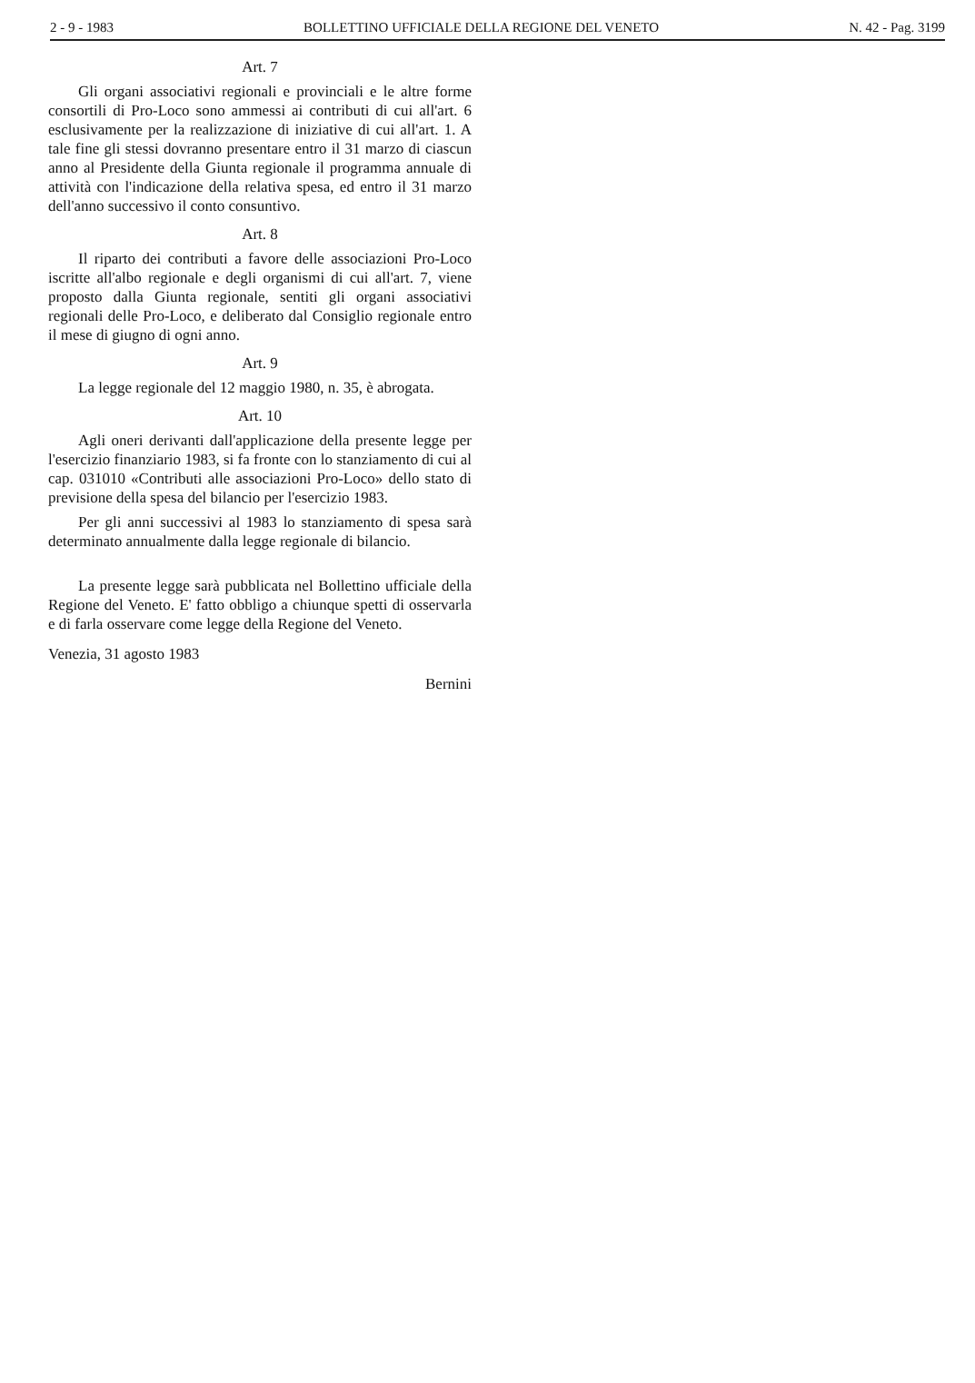2 - 9 - 1983 BOLLETTINO UFFICIALE DELLA REGIONE DEL VENETO N. 42 - Pag. 3199
Art. 7
Gli organi associativi regionali e provinciali e le altre forme consortili di Pro-Loco sono ammessi ai contributi di cui all'art. 6 esclusivamente per la realizzazione di iniziative di cui all'art. 1. A tale fine gli stessi dovranno presentare entro il 31 marzo di ciascun anno al Presidente della Giunta regionale il programma annuale di attività con l'indicazione della relativa spesa, ed entro il 31 marzo dell'anno successivo il conto consuntivo.
Art. 8
Il riparto dei contributi a favore delle associazioni Pro-Loco iscritte all'albo regionale e degli organismi di cui all'art. 7, viene proposto dalla Giunta regionale, sentiti gli organi associativi regionali delle Pro-Loco, e deliberato dal Consiglio regionale entro il mese di giugno di ogni anno.
Art. 9
La legge regionale del 12 maggio 1980, n. 35, è abrogata.
Art. 10
Agli oneri derivanti dall'applicazione della presente legge per l'esercizio finanziario 1983, si fa fronte con lo stanziamento di cui al cap. 031010 «Contributi alle associazioni Pro-Loco» dello stato di previsione della spesa del bilancio per l'esercizio 1983.
Per gli anni successivi al 1983 lo stanziamento di spesa sarà determinato annualmente dalla legge regionale di bilancio.
La presente legge sarà pubblicata nel Bollettino ufficiale della Regione del Veneto. E' fatto obbligo a chiunque spetti di osservarla e di farla osservare come legge della Regione del Veneto.
Venezia, 31 agosto 1983
Bernini